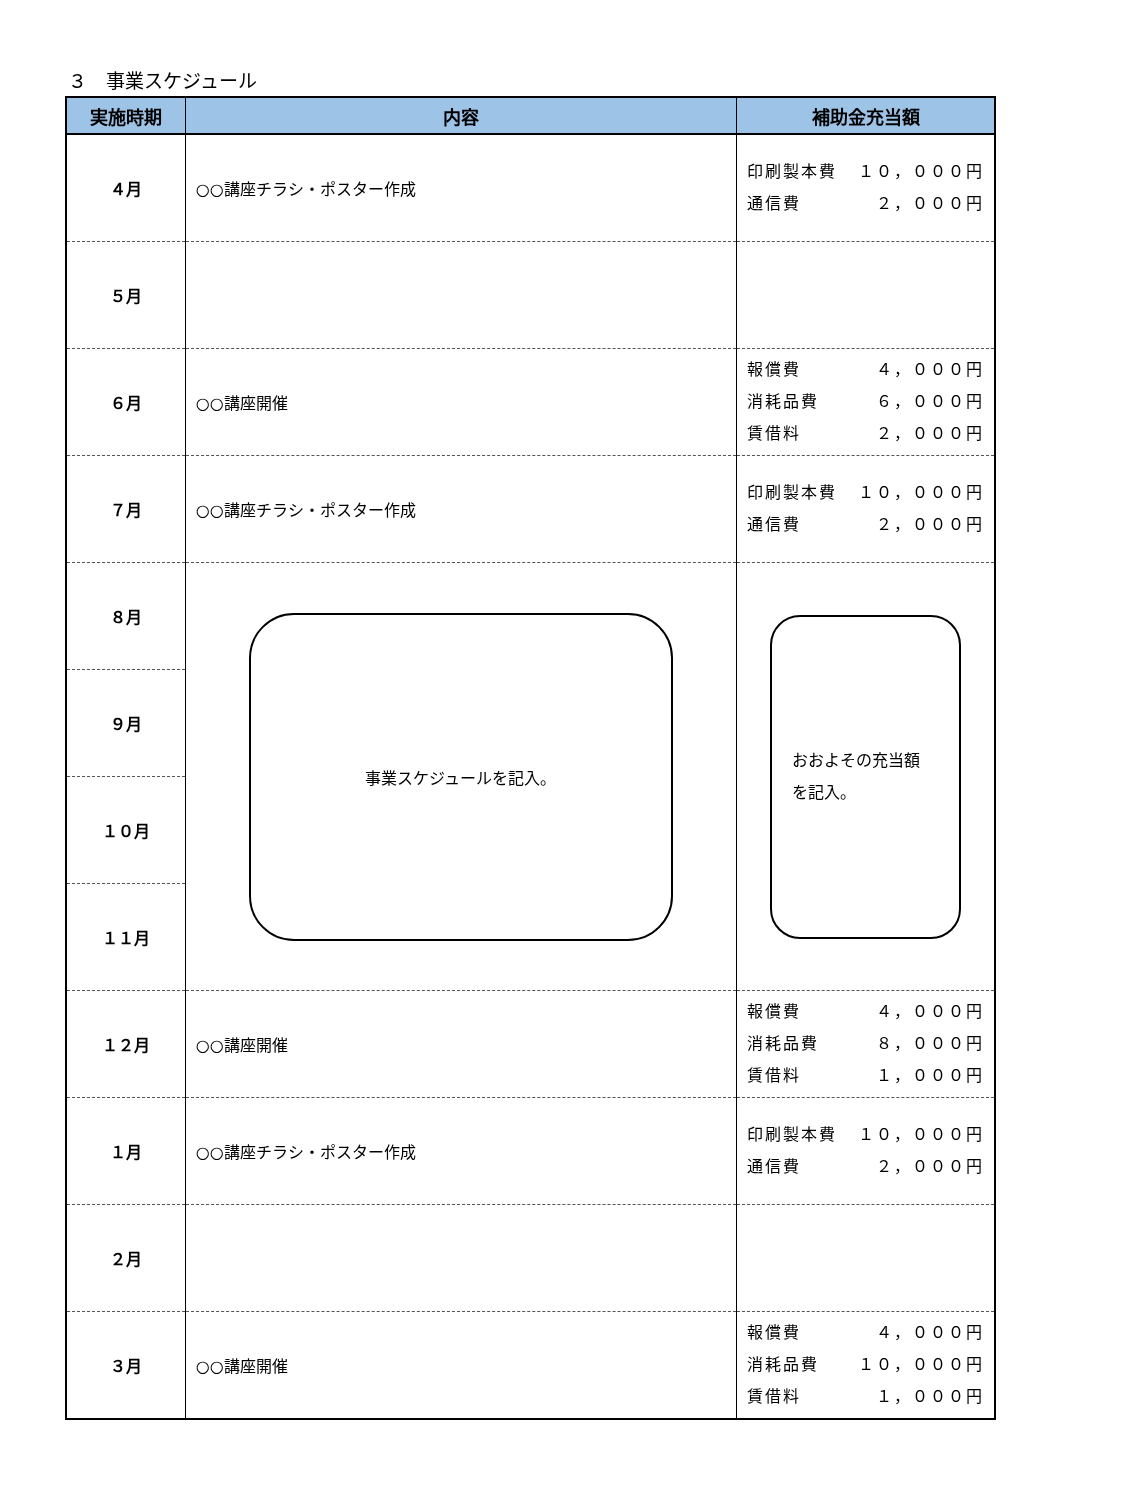３　事業スケジュール
| 実施時期 | 内容 | 補助金充当額 |
| --- | --- | --- |
| ４月 | ○○講座チラシ・ポスター作成 | 印刷製本費 １０，０００円 通信費 ２，０００円 |
| ５月 | | |
| ６月 | ○○講座開催 | 報償費 ４，０００円 消耗品費 ６，０００円 賃借料 ２，０００円 |
| ７月 | ○○講座チラシ・ポスター作成 | 印刷製本費 １０，０００円 通信費 ２，０００円 |
| ８月 | 事業スケジュールを記入。 | おおよその充当額 を記入。 |
| ９月 | | |
| １０月 | | |
| １１月 | | |
| １２月 | ○○講座開催 | 報償費 ４，０００円 消耗品費 ８，０００円 賃借料 １，０００円 |
| １月 | ○○講座チラシ・ポスター作成 | 印刷製本費 １０，０００円 通信費 ２，０００円 |
| ２月 | | |
| ３月 | ○○講座開催 | 報償費 ４，０００円 消耗品費 １０，０００円 賃借料 １，０００円 |